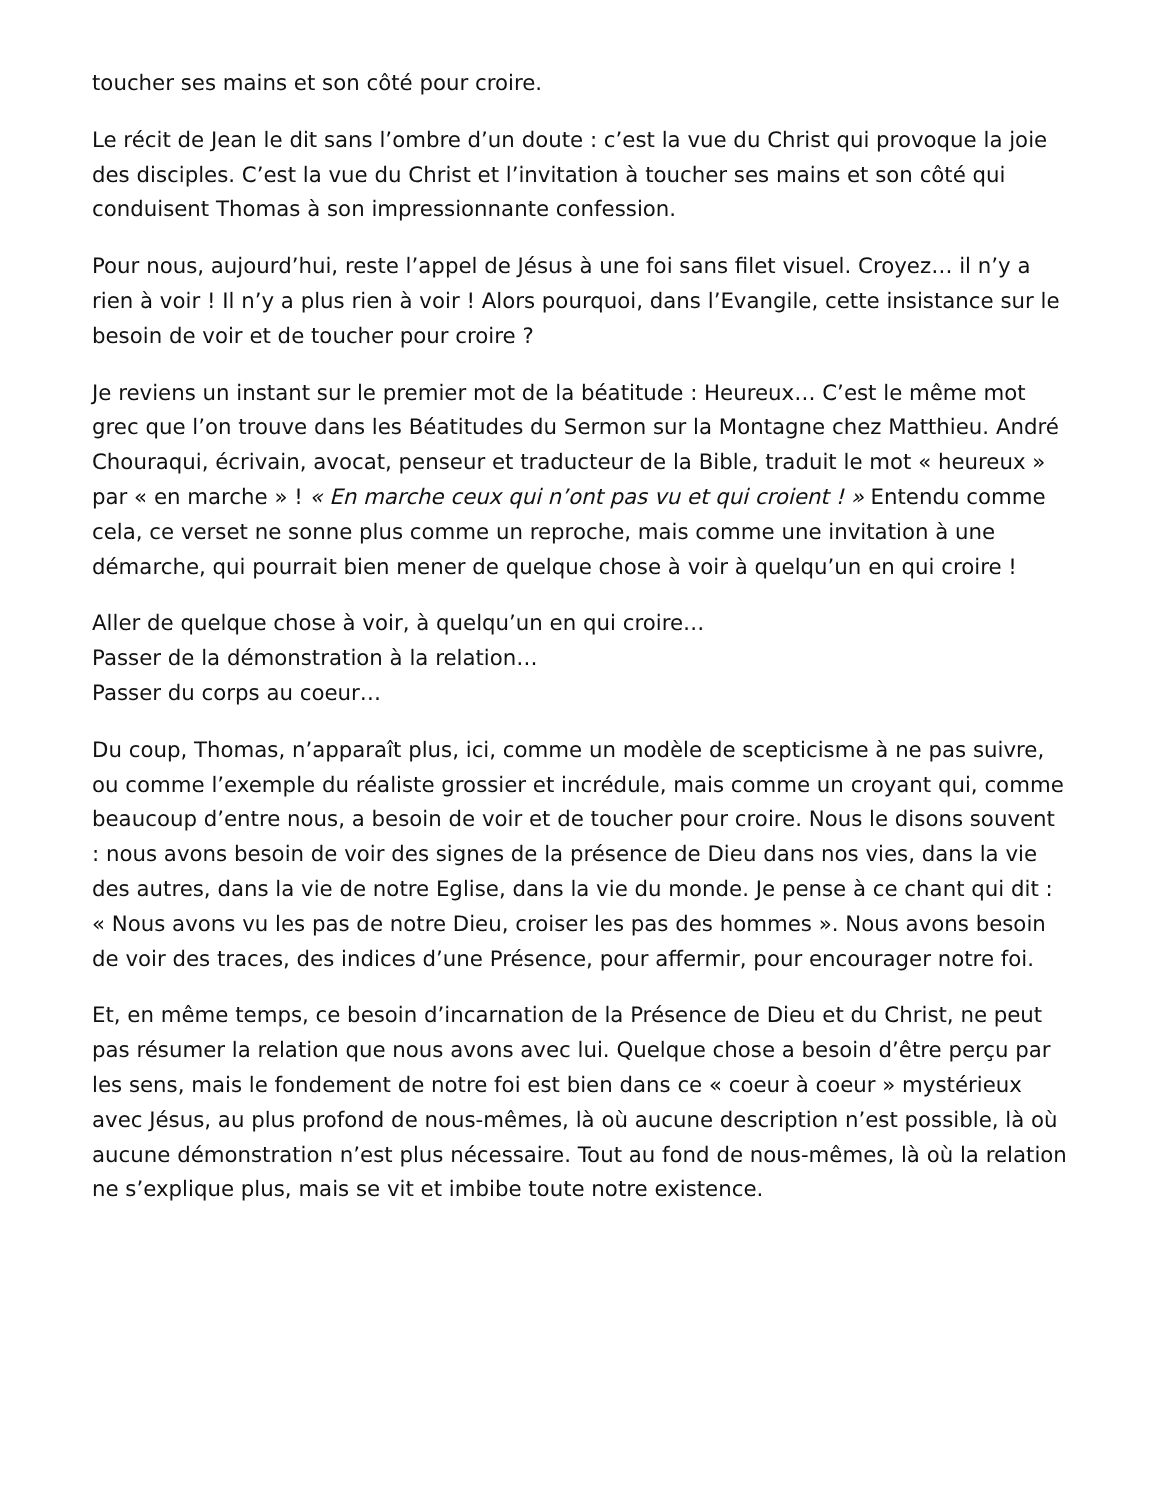toucher ses mains et son côté pour croire.
Le récit de Jean le dit sans l’ombre d’un doute : c’est la vue du Christ qui provoque la joie des disciples. C’est la vue du Christ et l’invitation à toucher ses mains et son côté qui conduisent Thomas à son impressionnante confession.
Pour nous, aujourd’hui, reste l’appel de Jésus à une foi sans filet visuel. Croyez… il n’y a rien à voir ! Il n’y a plus rien à voir ! Alors pourquoi, dans l’Evangile, cette insistance sur le besoin de voir et de toucher pour croire ?
Je reviens un instant sur le premier mot de la béatitude : Heureux… C’est le même mot grec que l’on trouve dans les Béatitudes du Sermon sur la Montagne chez Matthieu. André Chouraqui, écrivain, avocat, penseur et traducteur de la Bible, traduit le mot « heureux » par « en marche » ! « En marche ceux qui n’ont pas vu et qui croient ! » Entendu comme cela, ce verset ne sonne plus comme un reproche, mais comme une invitation à une démarche, qui pourrait bien mener de quelque chose à voir à quelqu’un en qui croire !
Aller de quelque chose à voir, à quelqu’un en qui croire…
Passer de la démonstration à la relation…
Passer du corps au coeur…
Du coup, Thomas, n’apparaît plus, ici, comme un modèle de scepticisme à ne pas suivre, ou comme l’exemple du réaliste grossier et incrédule, mais comme un croyant qui, comme beaucoup d’entre nous, a besoin de voir et de toucher pour croire. Nous le disons souvent : nous avons besoin de voir des signes de la présence de Dieu dans nos vies, dans la vie des autres, dans la vie de notre Eglise, dans la vie du monde. Je pense à ce chant qui dit : « Nous avons vu les pas de notre Dieu, croiser les pas des hommes ». Nous avons besoin de voir des traces, des indices d’une Présence, pour affermir, pour encourager notre foi.
Et, en même temps, ce besoin d’incarnation de la Présence de Dieu et du Christ, ne peut pas résumer la relation que nous avons avec lui. Quelque chose a besoin d’être perçu par les sens, mais le fondement de notre foi est bien dans ce « coeur à coeur » mystérieux avec Jésus, au plus profond de nous-mêmes, là où aucune description n’est possible, là où aucune démonstration n’est plus nécessaire. Tout au fond de nous-mêmes, là où la relation ne s’explique plus, mais se vit et imbibe toute notre existence.